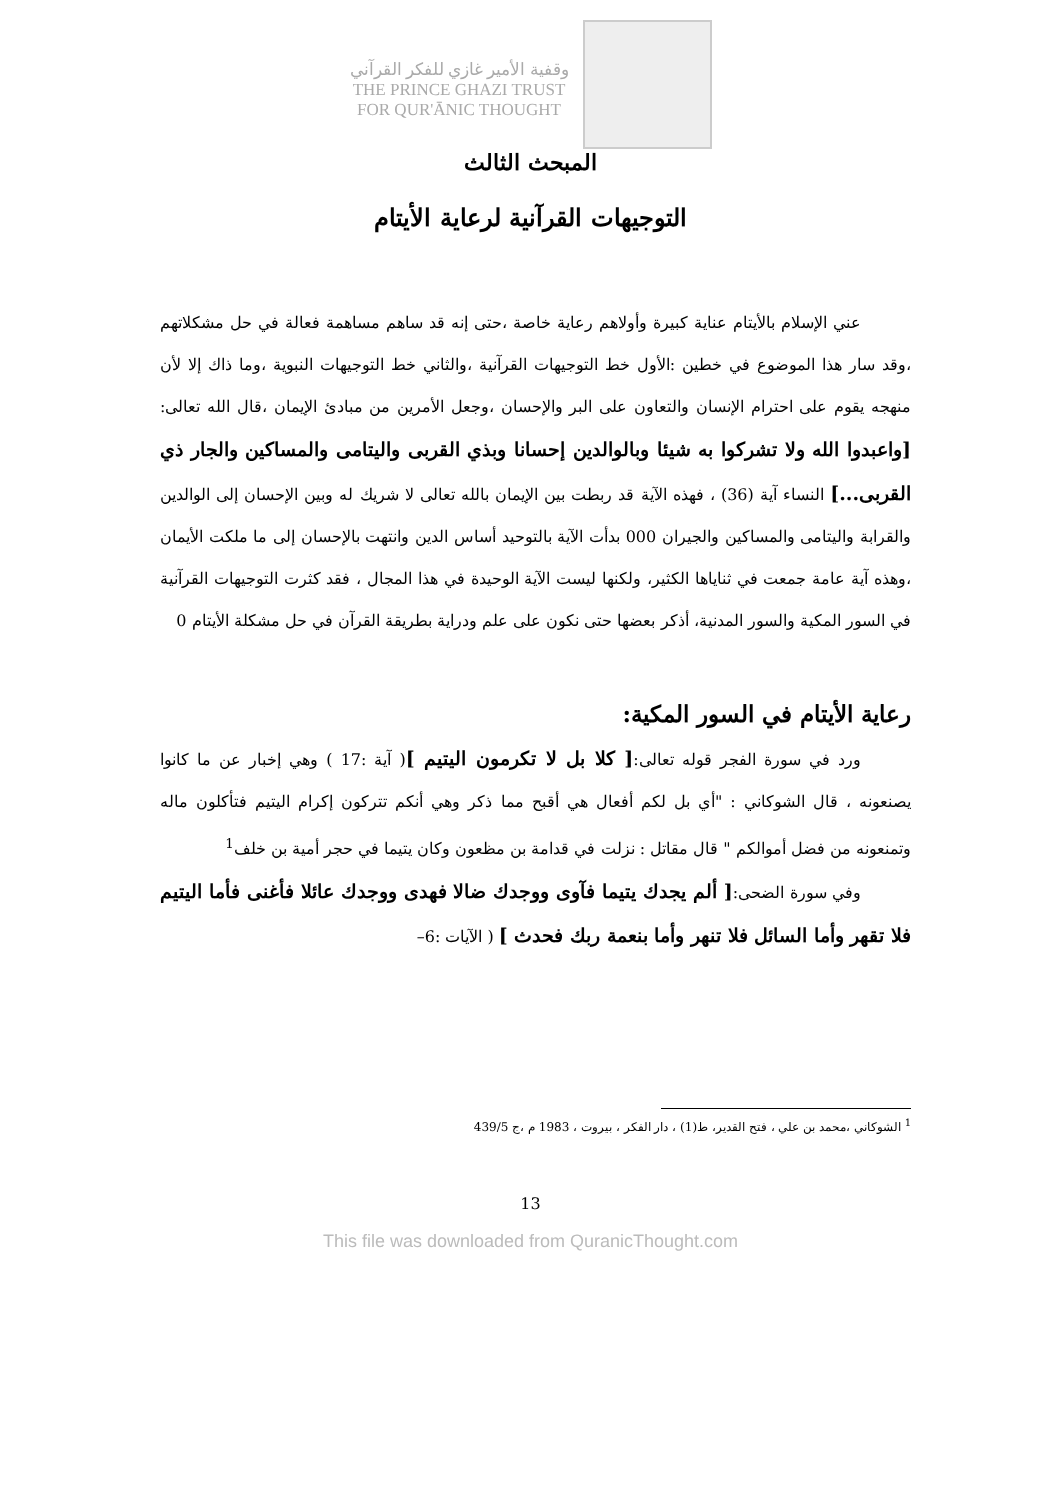وقفية الأمير غازي للفكر القرآني
THE PRINCE GHAZI TRUST
FOR QUR'ĀNIC THOUGHT
المبحث الثالث
التوجيهات القرآنية لرعاية الأيتام
عني الإسلام بالأيتام عناية كبيرة وأولاهم رعاية خاصة ،حتى إنه قد ساهم مساهمة فعالة في حل مشكلاتهم ،وقد سار هذا الموضوع في خطين :الأول خط التوجيهات القرآنية ،والثاني خط التوجيهات النبوية ،وما ذاك إلا لأن منهجه يقوم على احترام الإنسان والتعاون على البر والإحسان ،وجعل الأمرين من مبادئ الإيمان ،قال الله تعالى: [واعبدوا الله ولا تشركوا به شيئا وبالوالدين إحسانا وبذي القربى واليتامى والمساكين والجار ذي القربى...] النساء آية (36) ، فهذه الآية قد ربطت بين الإيمان بالله تعالى لا شريك له وبين الإحسان إلى الوالدين والقرابة واليتامى والمساكين والجيران 000 بدأت الآية بالتوحيد أساس الدين وانتهت بالإحسان إلى ما ملكت الأيمان ،وهذه آية عامة جمعت في ثناياها الكثير، ولكنها ليست الآية الوحيدة في هذا المجال ، فقد كثرت التوجيهات القرآنية في السور المكية والسور المدنية، أذكر بعضها حتى نكون على علم ودراية بطريقة القرآن في حل مشكلة الأيتام 0
رعاية الأيتام في السور المكية:
ورد في سورة الفجر قوله تعالى:[ كلا بل لا تكرمون اليتيم ]( آية :17 ) وهي إخبار عن ما كانوا يصنعونه ، قال الشوكاني : "أي بل لكم أفعال هي أقبح مما ذكر وهي أنكم تتركون إكرام اليتيم فتأكلون ماله وتمنعونه من فضل أموالكم " قال مقاتل : نزلت في قدامة بن مظعون وكان يتيما في حجر أمية بن خلف<sup>1</sup>
وفي سورة الضحى:[ ألم يجدك يتيما فآوى ووجدك ضالا فهدى ووجدك عائلا فأغنى فأما اليتيم فلا تقهر وأما السائل فلا تنهر وأما بنعمة ربك فحدث ] ( الآيات :6–
<sup>1</sup> الشوكاني ،محمد بن علي ، فتح القدير، ط(1) ، دار الفكر ، بيروت ، 1983 م ،ج 439/5
13
This file was downloaded from QuranicThought.com